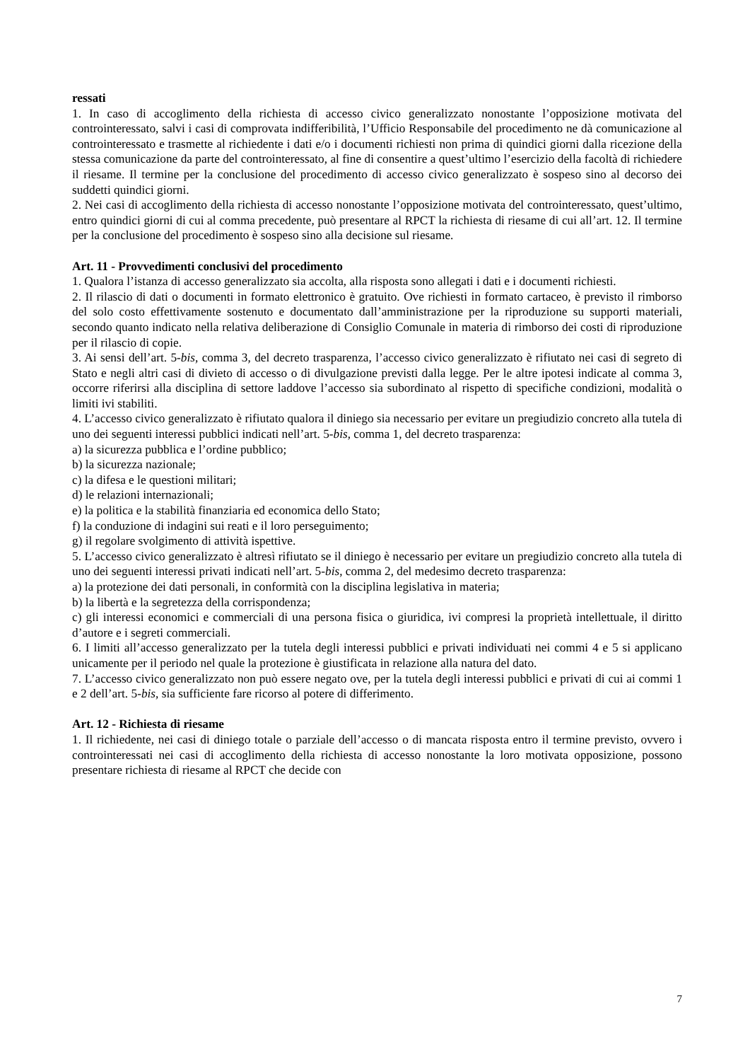ressati
1. In caso di accoglimento della richiesta di accesso civico generalizzato nonostante l’opposizione motivata del controinteressato, salvi i casi di comprovata indifferibilità, l’Ufficio Responsabile del procedimento ne dà comunicazione al controinteressato e trasmette al richiedente i dati e/o i documenti richiesti non prima di quindici giorni dalla ricezione della stessa comunicazione da parte del controinteressato, al fine di consentire a quest’ultimo l’esercizio della facoltà di richiedere il riesame. Il termine per la conclusione del procedimento di accesso civico generalizzato è sospeso sino al decorso dei suddetti quindici giorni.
2. Nei casi di accoglimento della richiesta di accesso nonostante l’opposizione motivata del controinteressato, quest’ultimo, entro quindici giorni di cui al comma precedente, può presentare al RPCT la richiesta di riesame di cui all’art. 12. Il termine per la conclusione del procedimento è sospeso sino alla decisione sul riesame.
Art. 11 - Provvedimenti conclusivi del procedimento
1. Qualora l’istanza di accesso generalizzato sia accolta, alla risposta sono allegati i dati e i documenti richiesti.
2. Il rilascio di dati o documenti in formato elettronico è gratuito. Ove richiesti in formato cartaceo, è previsto il rimborso del solo costo effettivamente sostenuto e documentato dall’amministrazione per la riproduzione su supporti materiali, secondo quanto indicato nella relativa deliberazione di Consiglio Comunale in materia di rimborso dei costi di riproduzione per il rilascio di copie.
3. Ai sensi dell’art. 5-bis, comma 3, del decreto trasparenza, l’accesso civico generalizzato è rifiutato nei casi di segreto di Stato e negli altri casi di divieto di accesso o di divulgazione previsti dalla legge. Per le altre ipotesi indicate al comma 3, occorre riferirsi alla disciplina di settore laddove l’accesso sia subordinato al rispetto di specifiche condizioni, modalità o limiti ivi stabiliti.
4. L’accesso civico generalizzato è rifiutato qualora il diniego sia necessario per evitare un pregiudizio concreto alla tutela di uno dei seguenti interessi pubblici indicati nell’art. 5-bis, comma 1, del decreto trasparenza:
a) la sicurezza pubblica e l’ordine pubblico;
b) la sicurezza nazionale;
c) la difesa e le questioni militari;
d) le relazioni internazionali;
e) la politica e la stabilità finanziaria ed economica dello Stato;
f) la conduzione di indagini sui reati e il loro perseguimento;
g) il regolare svolgimento di attività ispettive.
5. L’accesso civico generalizzato è altresì rifiutato se il diniego è necessario per evitare un pregiudizio concreto alla tutela di uno dei seguenti interessi privati indicati nell’art. 5-bis, comma 2, del medesimo decreto trasparenza:
a) la protezione dei dati personali, in conformità con la disciplina legislativa in materia;
b) la libertà e la segretezza della corrispondenza;
c) gli interessi economici e commerciali di una persona fisica o giuridica, ivi compresi la proprietà intellettuale, il diritto d’autore e i segreti commerciali.
6. I limiti all’accesso generalizzato per la tutela degli interessi pubblici e privati individuati nei commi 4 e 5 si applicano unicamente per il periodo nel quale la protezione è giustificata in relazione alla natura del dato.
7. L’accesso civico generalizzato non può essere negato ove, per la tutela degli interessi pubblici e privati di cui ai commi 1 e 2 dell’art. 5-bis, sia sufficiente fare ricorso al potere di differimento.
Art. 12 - Richiesta di riesame
1. Il richiedente, nei casi di diniego totale o parziale dell’accesso o di mancata risposta entro il termine previsto, ovvero i controinteressati nei casi di accoglimento della richiesta di accesso nonostante la loro motivata opposizione, possono presentare richiesta di riesame al RPCT che decide con
7